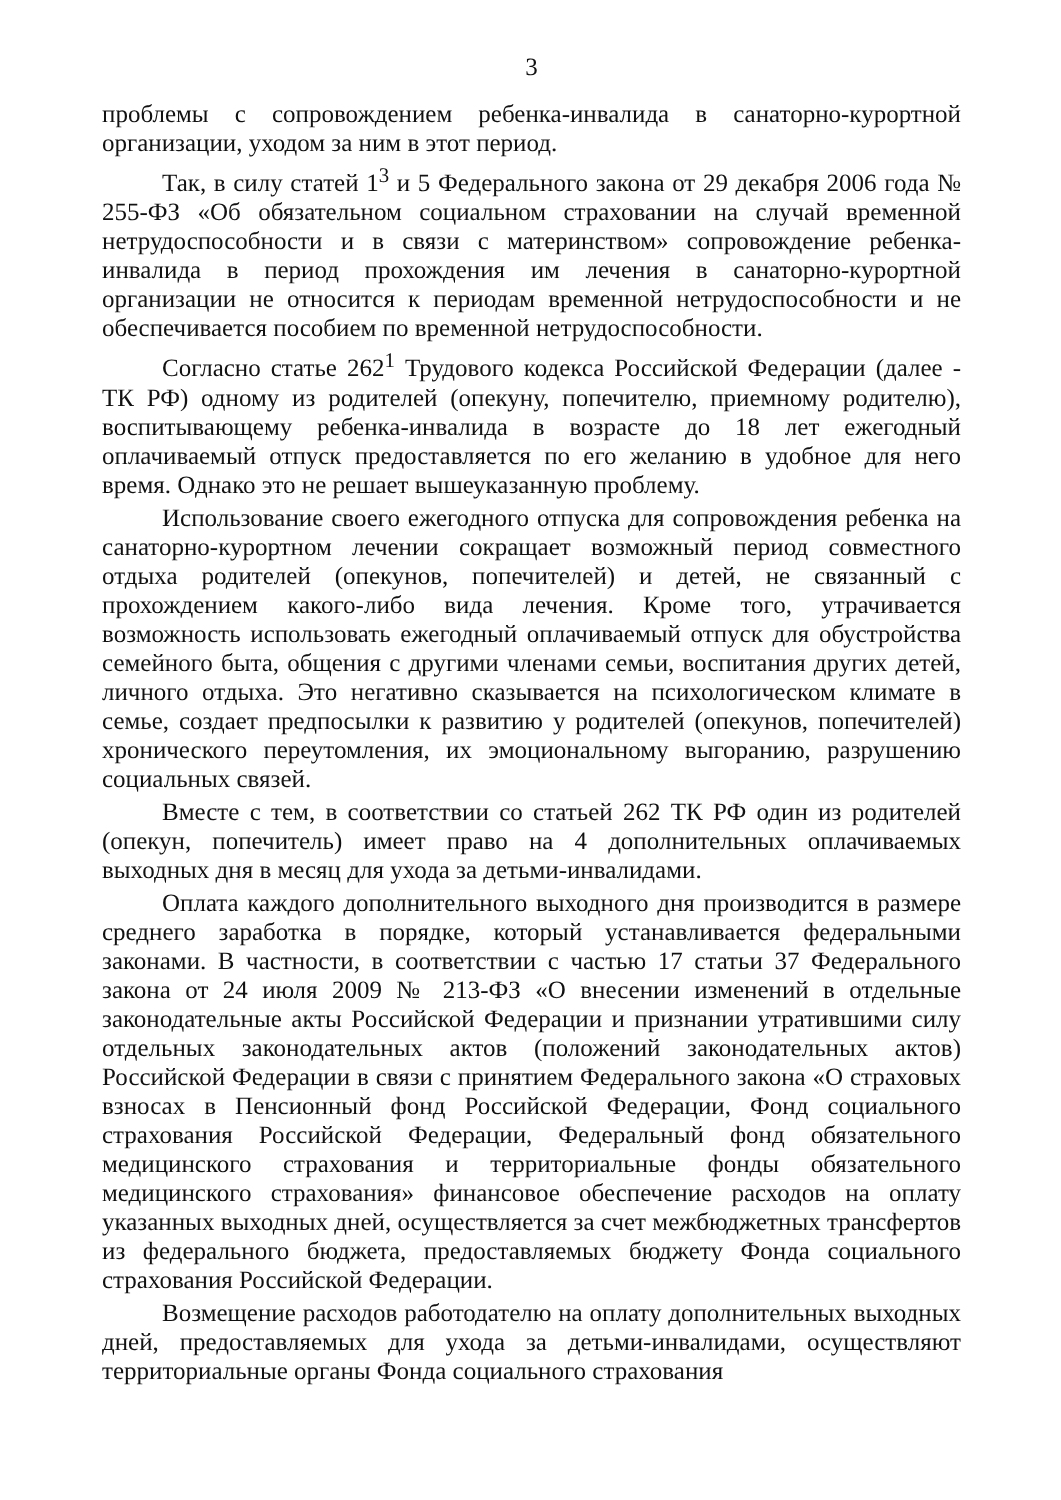3
проблемы с сопровождением ребенка-инвалида в санаторно-курортной организации, уходом за ним в этот период.
Так, в силу статей 1<sup>3</sup> и 5 Федерального закона от 29 декабря 2006 года № 255-ФЗ «Об обязательном социальном страховании на случай временной нетрудоспособности и в связи с материнством» сопровождение ребенка-инвалида в период прохождения им лечения в санаторно-курортной организации не относится к периодам временной нетрудоспособности и не обеспечивается пособием по временной нетрудоспособности.
Согласно статье 262<sup>1</sup> Трудового кодекса Российской Федерации (далее - ТК РФ) одному из родителей (опекуну, попечителю, приемному родителю), воспитывающему ребенка-инвалида в возрасте до 18 лет ежегодный оплачиваемый отпуск предоставляется по его желанию в удобное для него время. Однако это не решает вышеуказанную проблему.
Использование своего ежегодного отпуска для сопровождения ребенка на санаторно-курортном лечении сокращает возможный период совместного отдыха родителей (опекунов, попечителей) и детей, не связанный с прохождением какого-либо вида лечения. Кроме того, утрачивается возможность использовать ежегодный оплачиваемый отпуск для обустройства семейного быта, общения с другими членами семьи, воспитания других детей, личного отдыха. Это негативно сказывается на психологическом климате в семье, создает предпосылки к развитию у родителей (опекунов, попечителей) хронического переутомления, их эмоциональному выгоранию, разрушению социальных связей.
Вместе с тем, в соответствии со статьей 262 ТК РФ один из родителей (опекун, попечитель) имеет право на 4 дополнительных оплачиваемых выходных дня в месяц для ухода за детьми-инвалидами.
Оплата каждого дополнительного выходного дня производится в размере среднего заработка в порядке, который устанавливается федеральными законами. В частности, в соответствии с частью 17 статьи 37 Федерального закона от 24 июля 2009 № 213-ФЗ «О внесении изменений в отдельные законодательные акты Российской Федерации и признании утратившими силу отдельных законодательных актов (положений законодательных актов) Российской Федерации в связи с принятием Федерального закона «О страховых взносах в Пенсионный фонд Российской Федерации, Фонд социального страхования Российской Федерации, Федеральный фонд обязательного медицинского страхования и территориальные фонды обязательного медицинского страхования» финансовое обеспечение расходов на оплату указанных выходных дней, осуществляется за счет межбюджетных трансфертов из федерального бюджета, предоставляемых бюджету Фонда социального страхования Российской Федерации.
Возмещение расходов работодателю на оплату дополнительных выходных дней, предоставляемых для ухода за детьми-инвалидами, осуществляют территориальные органы Фонда социального страхования